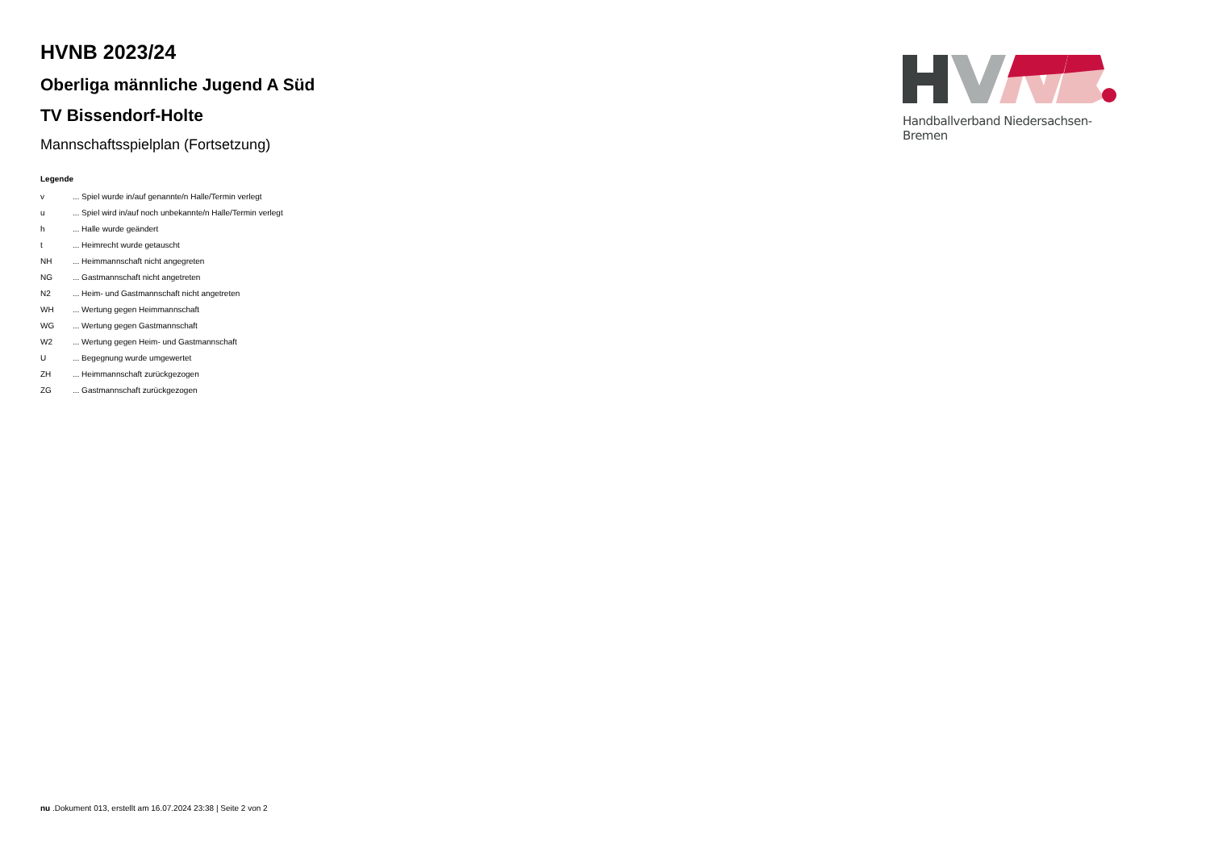HVNB 2023/24
Oberliga männliche Jugend A Süd
TV Bissendorf-Holte
Mannschaftsspielplan (Fortsetzung)
Handballverband Niedersachsen-Bremen
Legende
| v | ... Spiel wurde in/auf genannte/n Halle/Termin verlegt |
| u | ... Spiel wird in/auf noch unbekannte/n Halle/Termin verlegt |
| h | ... Halle wurde geändert |
| t | ... Heimrecht wurde getauscht |
| NH | ... Heimmannschaft nicht angegreten |
| NG | ... Gastmannschaft nicht angetreten |
| N2 | ... Heim- und Gastmannschaft nicht angetreten |
| WH | ... Wertung gegen Heimmannschaft |
| WG | ... Wertung gegen Gastmannschaft |
| W2 | ... Wertung gegen Heim- und Gastmannschaft |
| U | ... Begegnung wurde umgewertet |
| ZH | ... Heimmannschaft zurückgezogen |
| ZG | ... Gastmannschaft zurückgezogen |
nu .Dokument 013, erstellt am 16.07.2024 23:38 | Seite 2 von 2